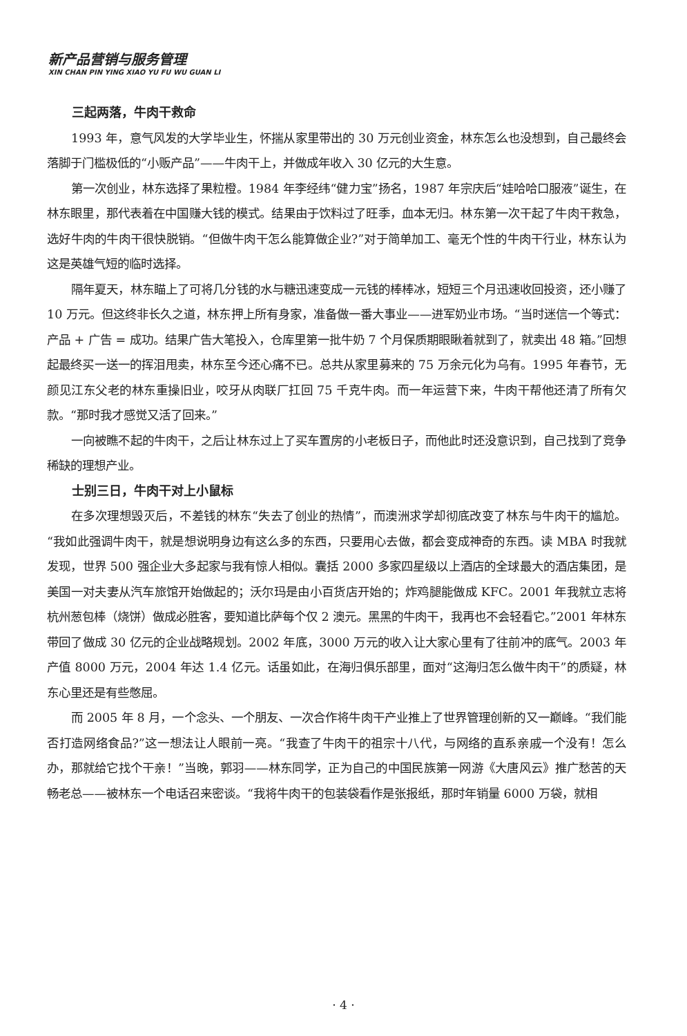新产品营销与服务管理
XIN CHAN PIN YING XIAO YU FU WU GUAN LI
三起两落，牛肉干救命
1993 年，意气风发的大学毕业生，怀揣从家里带出的 30 万元创业资金，林东怎么也没想到，自己最终会落脚于门槛极低的“小贩产品”——牛肉干上，并做成年收入 30 亿元的大生意。
第一次创业，林东选择了果粒橙。1984 年李经纬“健力宝”扬名，1987 年宗庆后“娃哈哈口服液”诞生，在林东眼里，那代表着在中国赚大钱的模式。结果由于饮料过了旺季，血本无归。林东第一次干起了牛肉干救急，选好牛肉的牛肉干很快脱销。“但做牛肉干怎么能算做企业?”对于简单加工、毫无个性的牛肉干行业，林东认为这是英雄气短的临时选择。
隔年夏天，林东瞄上了可将几分钱的水与糖迅速变成一元钱的棒棒冰，短短三个月迅速收回投资，还小赚了 10 万元。但这终非长久之道，林东押上所有身家，准备做一番大事业——进军奶业市场。“当时迷信一个等式：产品 + 广告 = 成功。结果广告大笔投入，仓库里第一批牛奶 7 个月保质期眼瞅着就到了，就卖出 48 箱。”回想起最终买一送一的挥泪甩卖，林东至今还心痛不已。总共从家里募来的 75 万余元化为乌有。1995 年春节，无颜见江东父老的林东重操旧业，咬牙从肉联厂扛回 75 千克牛肉。而一年运营下来，牛肉干帮他还清了所有欠款。“那时我才感觉又活了回来。”
一向被瞧不起的牛肉干，之后让林东过上了买车置房的小老板日子，而他此时还没意识到，自己找到了竞争稀缺的理想产业。
士别三日，牛肉干对上小鼠标
在多次理想毁灭后，不差钱的林东“失去了创业的热情”，而澳洲求学却彻底改变了林东与牛肉干的尴尬。“我如此强调牛肉干，就是想说明身边有这么多的东西，只要用心去做，都会变成神奇的东西。读 MBA 时我就发现，世界 500 强企业大多起家与我有惊人相似。囊括 2000 多家四星级以上酒店的全球最大的酒店集团，是美国一对夫妻从汽车旅馆开始做起的；沃尔玛是由小百货店开始的；炸鸡腿能做成 KFC。2001 年我就立志将杭州葱包棒（烧饼）做成必胜客，要知道比萨每个仅 2 澳元。黑黑的牛肉干，我再也不会轻看它。”2001 年林东带回了做成 30 亿元的企业战略规划。2002 年底，3000 万元的收入让大家心里有了往前冲的底气。2003 年产值 8000 万元，2004 年达 1.4 亿元。话虽如此，在海归俱乐部里，面对“这海归怎么做牛肉干”的质疑，林东心里还是有些憋屈。
而 2005 年 8 月，一个念头、一个朋友、一次合作将牛肉干产业推上了世界管理创新的又一巅峰。“我们能否打造网络食品?”这一想法让人眼前一亮。“我查了牛肉干的祖宗十八代，与网络的直系亲戚一个没有！怎么办，那就给它找个干亲！”当晚，郭羽——林东同学，正为自己的中国民族第一网游《大唐风云》推广愁苦的天畅老总——被林东一个电话召来密谈。“我将牛肉干的包装袋看作是张报纸，那时年销量 6000 万袋，就相
· 4 ·